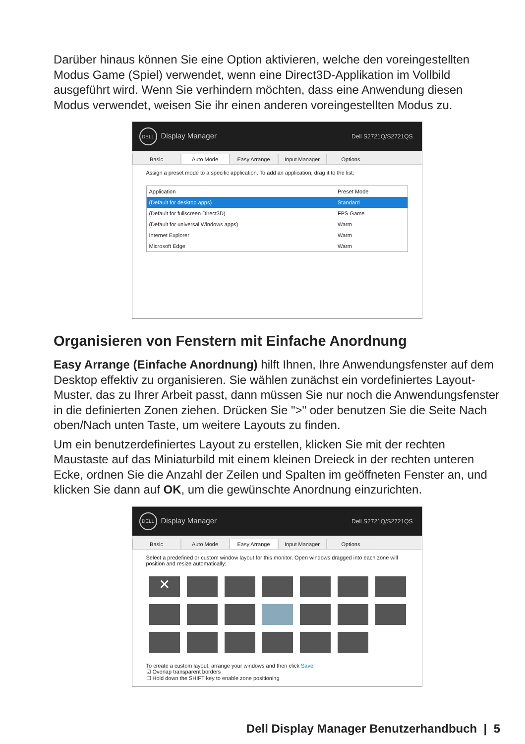Darüber hinaus können Sie eine Option aktivieren, welche den voreingestellten Modus Game (Spiel) verwendet, wenn eine Direct3D-Applikation im Vollbild ausgeführt wird. Wenn Sie verhindern möchten, dass eine Anwendung diesen Modus verwendet, weisen Sie ihr einen anderen voreingestellten Modus zu.
DELL Display Manager Dell S2721Q/S2721QS
Basic Auto Mode Easy Arrange Input Manager Options
Assign a preset mode to a specific application. To add an application, drag it to the list:
| Application | Preset Mode |
| (Default for desktop apps) | Standard |
| (Default for fullscreen Direct3D) | FPS Game |
| (Default for universal Windows apps) | Warm |
| Internet Explorer | Warm |
| Microsoft Edge | Warm |
Organisieren von Fenstern mit Einfache Anordnung
Easy Arrange (Einfache Anordnung) hilft Ihnen, Ihre Anwendungsfenster auf dem Desktop effektiv zu organisieren. Sie wählen zunächst ein vordefiniertes Layout-Muster, das zu Ihrer Arbeit passt, dann müssen Sie nur noch die Anwendungsfenster in die definierten Zonen ziehen. Drücken Sie ">" oder benutzen Sie die Seite Nach oben/Nach unten Taste, um weitere Layouts zu finden.
Um ein benutzerdefiniertes Layout zu erstellen, klicken Sie mit der rechten Maustaste auf das Miniaturbild mit einem kleinen Dreieck in der rechten unteren Ecke, ordnen Sie die Anzahl der Zeilen und Spalten im geöffneten Fenster an, und klicken Sie dann auf OK, um die gewünschte Anordnung einzurichten.
DELL Display Manager Dell S2721Q/S2721QS
Basic Auto Mode Easy Arrange Input Manager Options
Select a predefined or custom window layout for this monitor. Open windows dragged into each zone will position and resize automatically:
✕
To create a custom layout, arrange your windows and then click Save
☑ Overlap transparent borders
☐ Hold down the SHIFT key to enable zone positioning
Dell Display Manager Benutzerhandbuch | 5